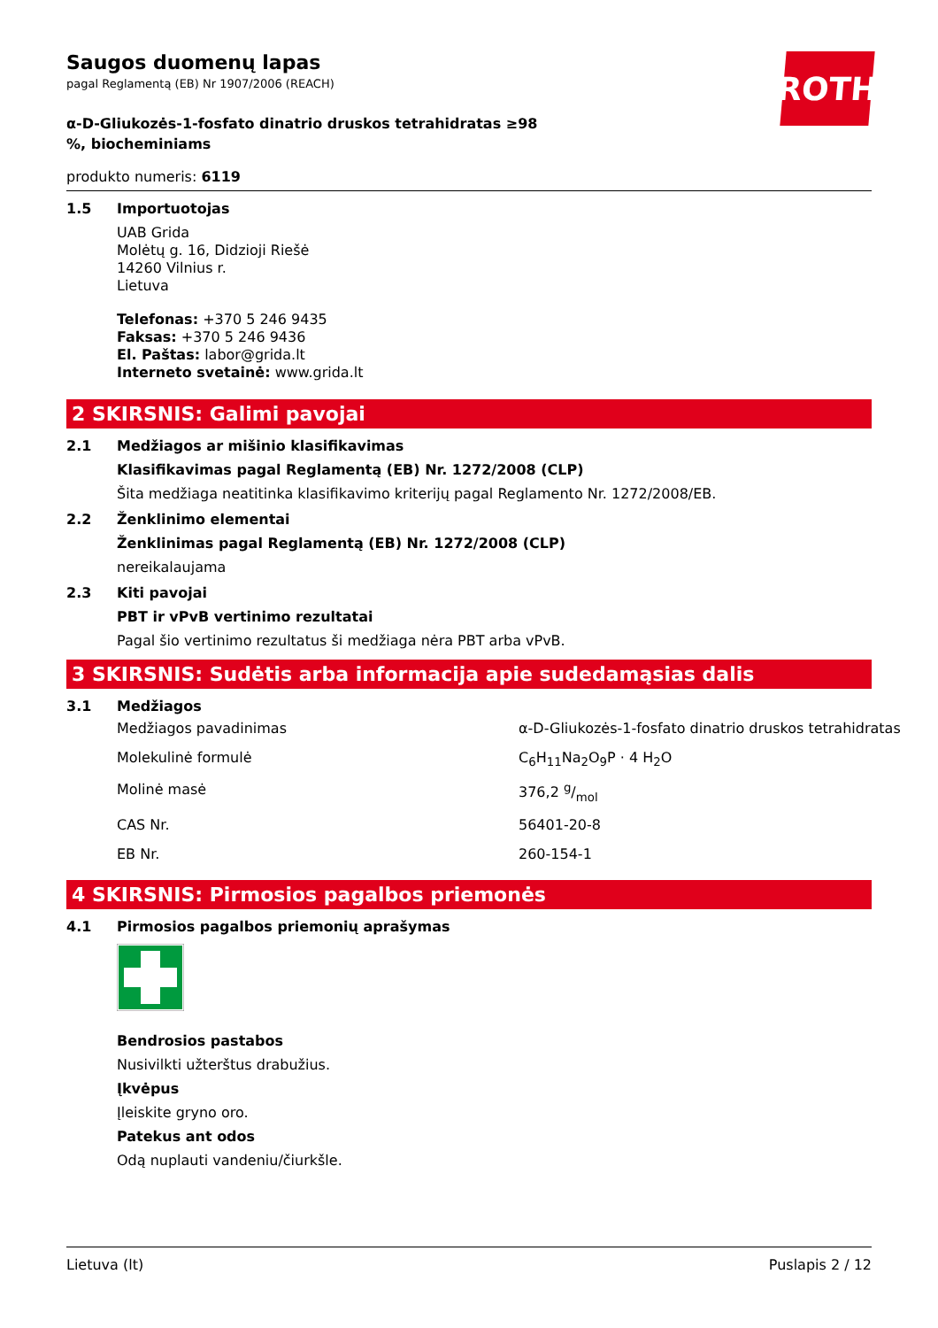Saugos duomenų lapas
pagal Reglamentą (EB) Nr 1907/2006 (REACH)
ROTH
α-D-Gliukozės-1-fosfato dinatrio druskos tetrahidratas ≥98 %, biocheminiams
produkto numeris: 6119
1.5 Importuotojas
UAB Grida
Molėtų g. 16, Didzioji Riešė
14260 Vilnius r.
Lietuva
Telefonas: +370 5 246 9435
Faksas: +370 5 246 9436
El. Paštas: labor@grida.lt
Interneto svetainė: www.grida.lt
2 SKIRSNIS: Galimi pavojai
2.1 Medžiagos ar mišinio klasifikavimas
Klasifikavimas pagal Reglamentą (EB) Nr. 1272/2008 (CLP)
Šita medžiaga neatitinka klasifikavimo kriterijų pagal Reglamento Nr. 1272/2008/EB.
2.2 Ženklinimo elementai
Ženklinimas pagal Reglamentą (EB) Nr. 1272/2008 (CLP)
nereikalaujama
2.3 Kiti pavojai
PBT ir vPvB vertinimo rezultatai
Pagal šio vertinimo rezultatus ši medžiaga nėra PBT arba vPvB.
3 SKIRSNIS: Sudėtis arba informacija apie sudedamąsias dalis
3.1 Medžiagos
| Medžiagos pavadinimas | α-D-Gliukozės-1-fosfato dinatrio druskos tetrahidratas |
| Molekulinė formulė | C<sub>6</sub>H<sub>11</sub>Na<sub>2</sub>O<sub>9</sub>P · 4 H<sub>2</sub>O |
| Molinė masė | 376,2 g/mol |
| CAS Nr. | 56401-20-8 |
| EB Nr. | 260-154-1 |
4 SKIRSNIS: Pirmosios pagalbos priemonės
4.1 Pirmosios pagalbos priemonių aprašymas
Bendrosios pastabos
Nusivilkti užterštus drabužius.
Įkvėpus
Įleiskite gryno oro.
Patekus ant odos
Odą nuplauti vandeniu/čiurkšle.
Lietuva (lt) Puslapis 2 / 12